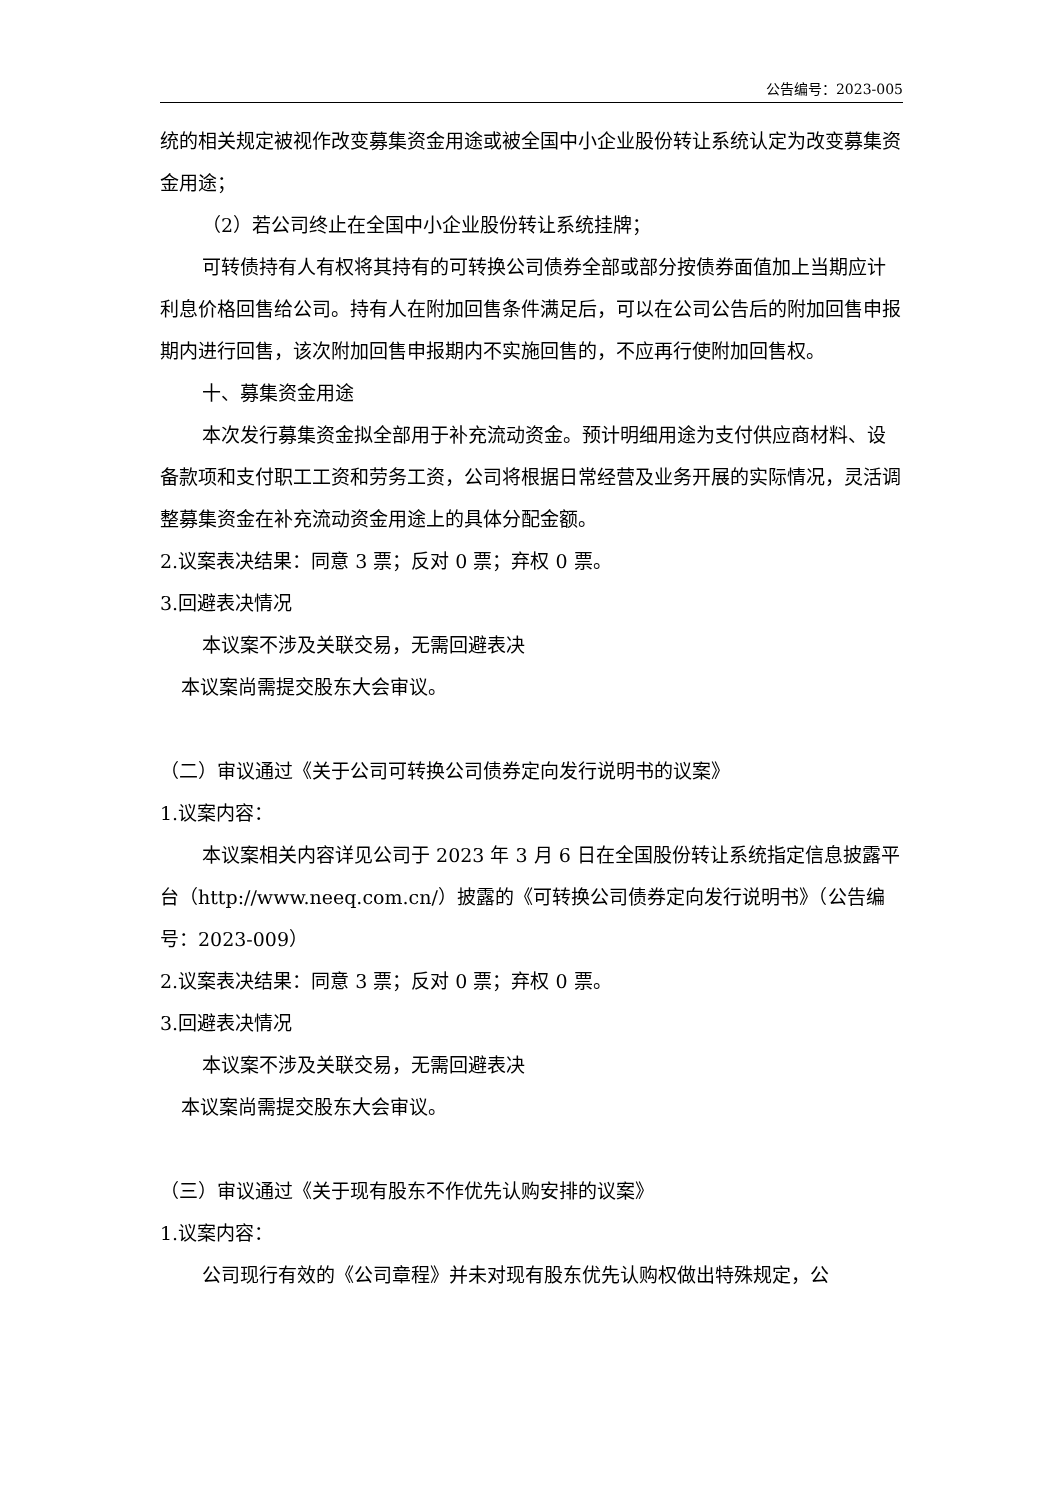公告编号：2023-005
统的相关规定被视作改变募集资金用途或被全国中小企业股份转让系统认定为改变募集资金用途；
（2）若公司终止在全国中小企业股份转让系统挂牌；
可转债持有人有权将其持有的可转换公司债券全部或部分按债券面值加上当期应计利息价格回售给公司。持有人在附加回售条件满足后，可以在公司公告后的附加回售申报期内进行回售，该次附加回售申报期内不实施回售的，不应再行使附加回售权。
十、募集资金用途
本次发行募集资金拟全部用于补充流动资金。预计明细用途为支付供应商材料、设备款项和支付职工工资和劳务工资，公司将根据日常经营及业务开展的实际情况，灵活调整募集资金在补充流动资金用途上的具体分配金额。
2.议案表决结果：同意 3 票；反对 0 票；弃权 0 票。
3.回避表决情况
本议案不涉及关联交易，无需回避表决
本议案尚需提交股东大会审议。
（二）审议通过《关于公司可转换公司债券定向发行说明书的议案》
1.议案内容：
本议案相关内容详见公司于 2023 年 3 月 6 日在全国股份转让系统指定信息披露平台（http://www.neeq.com.cn/）披露的《可转换公司债券定向发行说明书》（公告编号：2023-009）
2.议案表决结果：同意 3 票；反对 0 票；弃权 0 票。
3.回避表决情况
本议案不涉及关联交易，无需回避表决
本议案尚需提交股东大会审议。
（三）审议通过《关于现有股东不作优先认购安排的议案》
1.议案内容：
公司现行有效的《公司章程》并未对现有股东优先认购权做出特殊规定，公